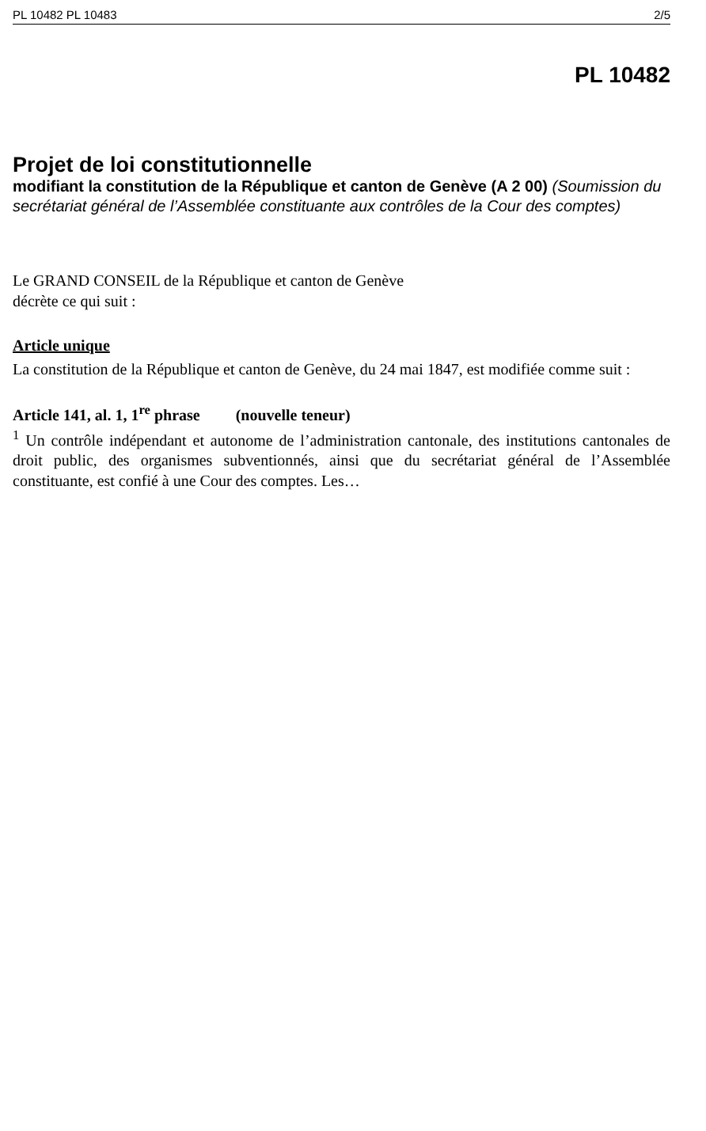PL 10482 PL 10483 2/5
PL 10482
Projet de loi constitutionnelle
modifiant la constitution de la République et canton de Genève (A 2 00) (Soumission du secrétariat général de l’Assemblée constituante aux contrôles de la Cour des comptes)
Le GRAND CONSEIL de la République et canton de Genève
décrète ce qui suit :
Article unique
La constitution de la République et canton de Genève, du 24 mai 1847, est modifiée comme suit :
Article 141, al. 1, 1<sup>re</sup> phrase (nouvelle teneur)
<sup>1</sup> Un contrôle indépendant et autonome de l’administration cantonale, des institutions cantonales de droit public, des organismes subventionnés, ainsi que du secrétariat général de l’Assemblée constituante, est confié à une Cour des comptes. Les…